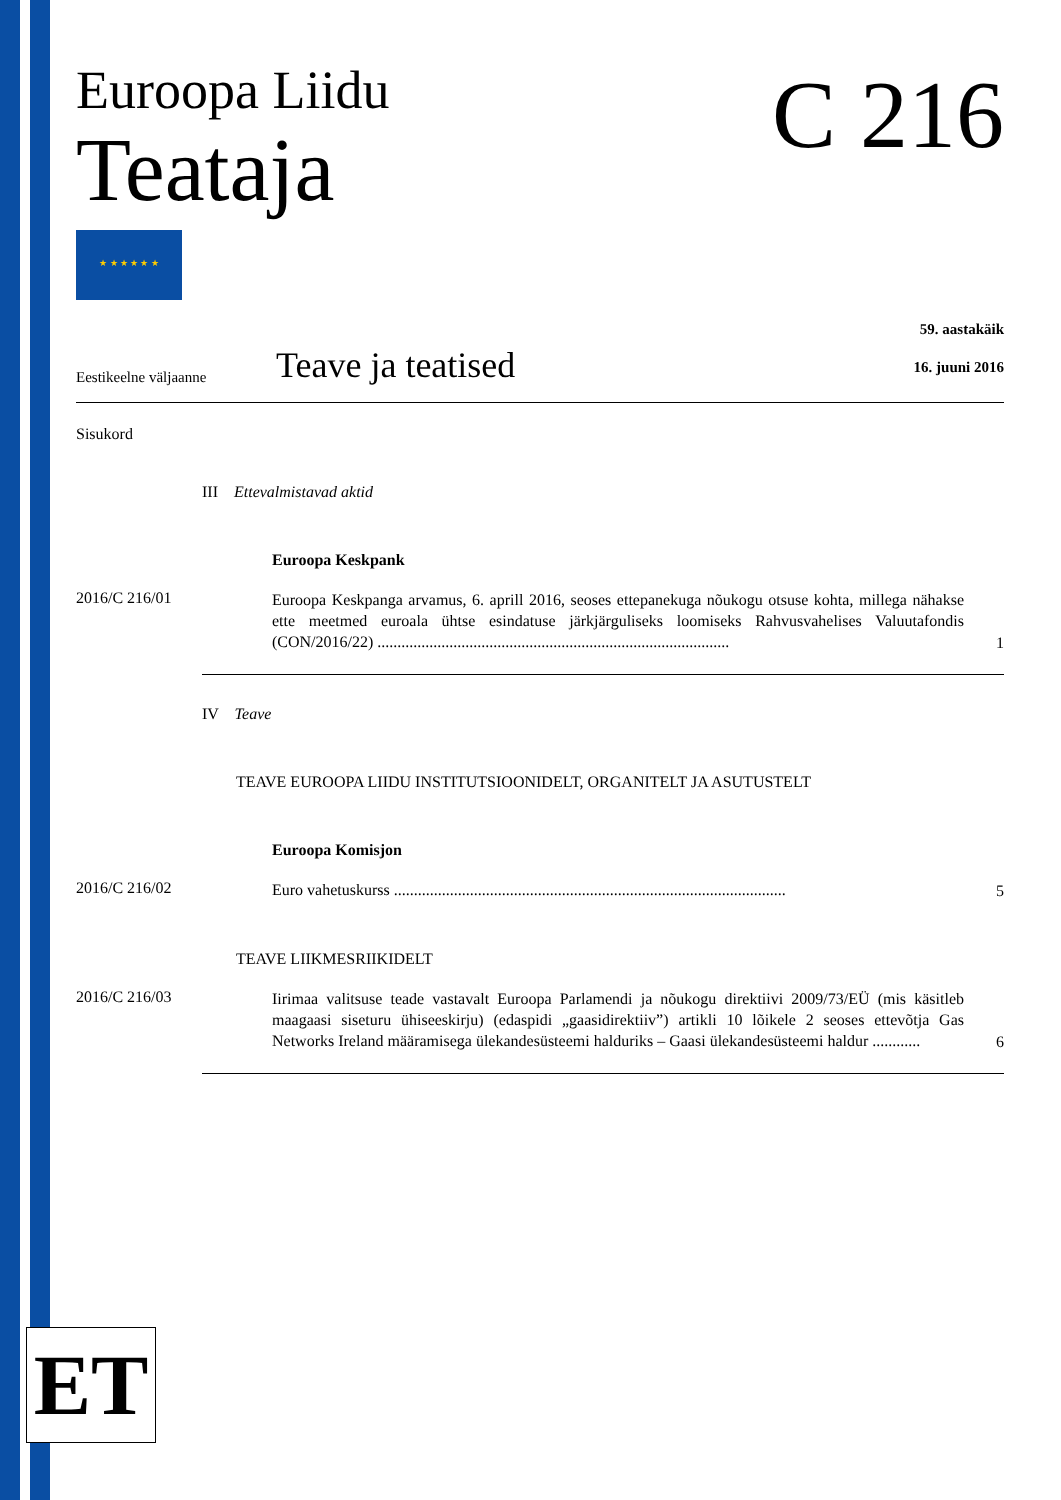Euroopa Liidu
Teataja
★ ★ ★ ★ ★ ★
C 216
Eestikeelne väljaanne
Teave ja teatised
59. aastakäik
16. juuni 2016
Sisukord
III Ettevalmistavad aktid
Euroopa Keskpank
2016/C 216/01
Euroopa Keskpanga arvamus, 6. aprill 2016, seoses ettepanekuga nõukogu otsuse kohta, millega nähakse ette meetmed euroala ühtse esindatuse järkjärguliseks loomiseks Rahvusvahelises Valuutafondis (CON/2016/22) ........................................................................................
1
IV Teave
TEAVE EUROOPA LIIDU INSTITUTSIOONIDELT, ORGANITELT JA ASUTUSTELT
Euroopa Komisjon
2016/C 216/02
Euro vahetuskurss ..................................................................................................
5
TEAVE LIIKMESRIIKIDELT
2016/C 216/03
Iirimaa valitsuse teade vastavalt Euroopa Parlamendi ja nõukogu direktiivi 2009/73/EÜ (mis käsitleb maagaasi siseturu ühiseeskirju) (edaspidi „gaasidirektiiv”) artikli 10 lõikele 2 seoses ettevõtja Gas Networks Ireland määramisega ülekandesüsteemi halduriks – Gaasi ülekandesüsteemi haldur ............
6
ET